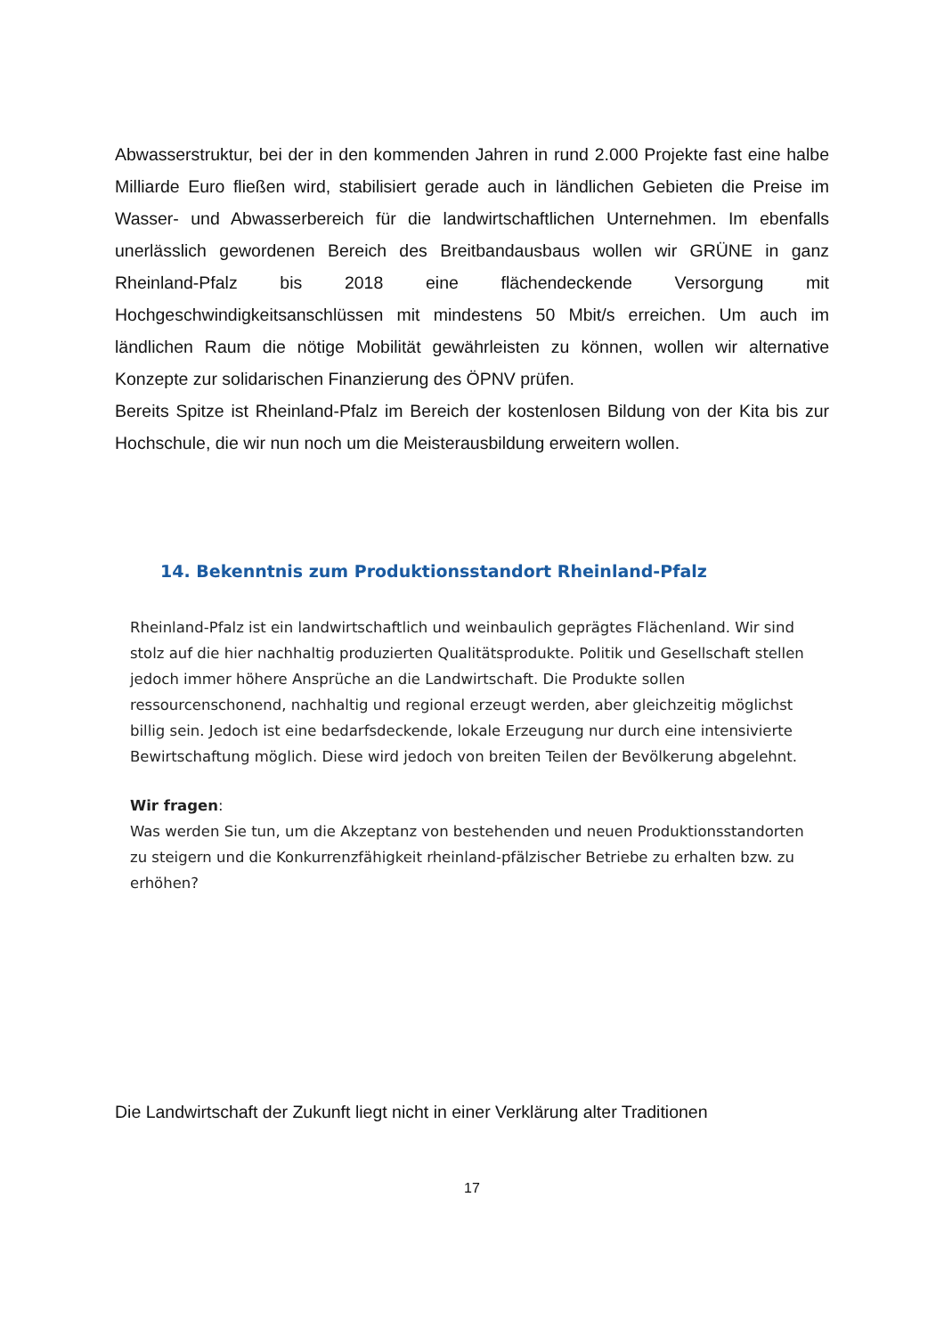Abwasserstruktur, bei der in den kommenden Jahren in rund 2.000 Projekte fast eine halbe Milliarde Euro fließen wird, stabilisiert gerade auch in ländlichen Gebieten die Preise im Wasser- und Abwasserbereich für die landwirtschaftlichen Unternehmen. Im ebenfalls unerlässlich gewordenen Bereich des Breitbandausbaus wollen wir GRÜNE in ganz Rheinland-Pfalz bis 2018 eine flächendeckende Versorgung mit Hochgeschwindigkeitsanschlüssen mit mindestens 50 Mbit/s erreichen. Um auch im ländlichen Raum die nötige Mobilität gewährleisten zu können, wollen wir alternative Konzepte zur solidarischen Finanzierung des ÖPNV prüfen.
Bereits Spitze ist Rheinland-Pfalz im Bereich der kostenlosen Bildung von der Kita bis zur Hochschule, die wir nun noch um die Meisterausbildung erweitern wollen.
14. Bekenntnis zum Produktionsstandort Rheinland-Pfalz
Rheinland-Pfalz ist ein landwirtschaftlich und weinbaulich geprägtes Flächenland. Wir sind stolz auf die hier nachhaltig produzierten Qualitätsprodukte. Politik und Gesellschaft stellen jedoch immer höhere Ansprüche an die Landwirtschaft. Die Produkte sollen ressourcenschonend, nachhaltig und regional erzeugt werden, aber gleichzeitig möglichst billig sein. Jedoch ist eine bedarfsdeckende, lokale Erzeugung nur durch eine intensivierte Bewirtschaftung möglich. Diese wird jedoch von breiten Teilen der Bevölkerung abgelehnt.
Wir fragen:
Was werden Sie tun, um die Akzeptanz von bestehenden und neuen Produktionsstandorten zu steigern und die Konkurrenzfähigkeit rheinland-pfälzischer Betriebe zu erhalten bzw. zu erhöhen?
Die Landwirtschaft der Zukunft liegt nicht in einer Verklärung alter Traditionen
17